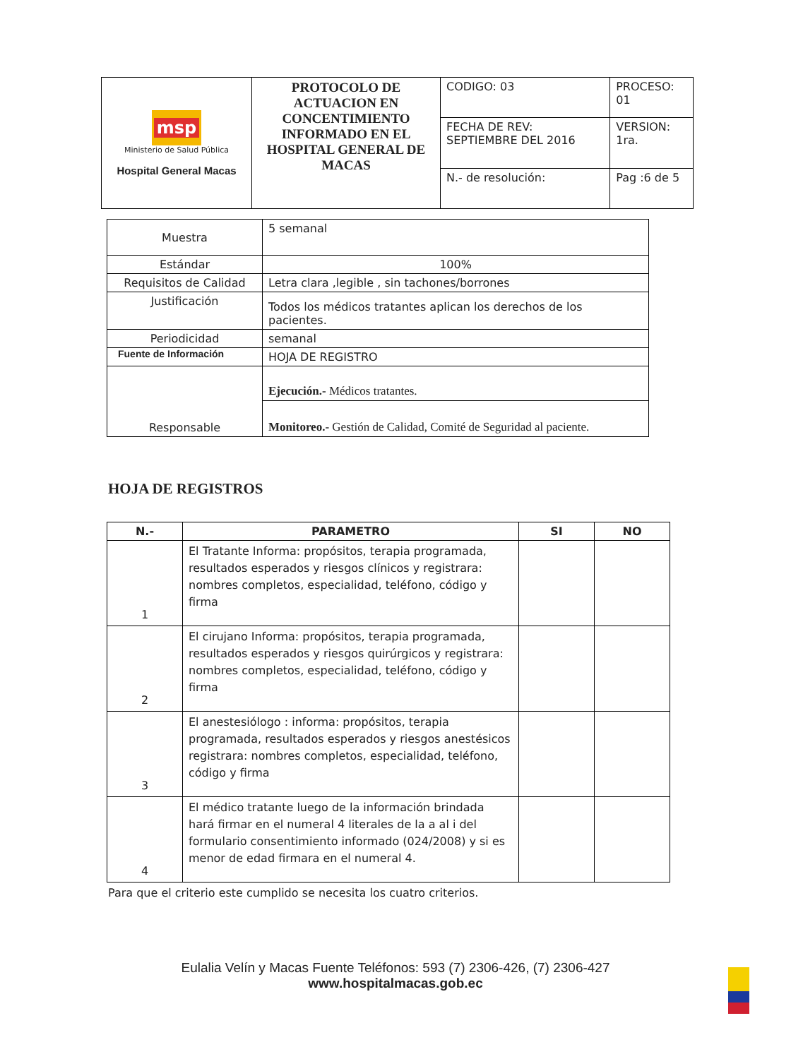| msp Ministerio de Salud Pública Hospital General Macas | PROTOCOLO DE ACTUACION EN CONCENTIMIENTO INFORMADO EN EL HOSPITAL GENERAL DE MACAS | CODIGO: 03 | PROCESO: 01 |
| | | FECHA DE REV: SEPTIEMBRE DEL 2016 | VERSION: 1ra. |
| | | N.- de resolución: | Pag :6 de 5 |
| Muestra | 5 semanal |
| Estándar | 100% |
| Requisitos de Calidad | Letra clara ,legible , sin tachones/borrones |
| Justificación | Todos los médicos tratantes aplican los derechos de los pacientes. |
| Periodicidad | semanal |
| Fuente de Información | HOJA DE REGISTRO |
| Responsable | Ejecución.- Médicos tratantes. |
| | Monitoreo.- Gestión de Calidad, Comité de Seguridad al paciente. |
HOJA DE REGISTROS
| N.- | PARAMETRO | SI | NO |
| --- | --- | --- | --- |
| 1 | El Tratante Informa: propósitos, terapia programada, resultados esperados y riesgos clínicos y registrara: nombres completos, especialidad, teléfono, código y firma | | |
| 2 | El cirujano Informa: propósitos, terapia programada, resultados esperados y riesgos quirúrgicos y registrara: nombres completos, especialidad, teléfono, código y firma | | |
| 3 | El anestesiólogo : informa: propósitos, terapia programada, resultados esperados y riesgos anestésicos registrara: nombres completos, especialidad, teléfono, código y firma | | |
| 4 | El médico tratante luego de la información brindada hará firmar en el numeral 4 literales de la a al i del formulario consentimiento informado (024/2008) y si es menor de edad firmara en el numeral 4. | | |
Para que el criterio este cumplido se necesita los cuatro criterios.
Eulalia Velín y Macas Fuente Teléfonos: 593 (7) 2306-426, (7) 2306-427
www.hospitalmacas.gob.ec